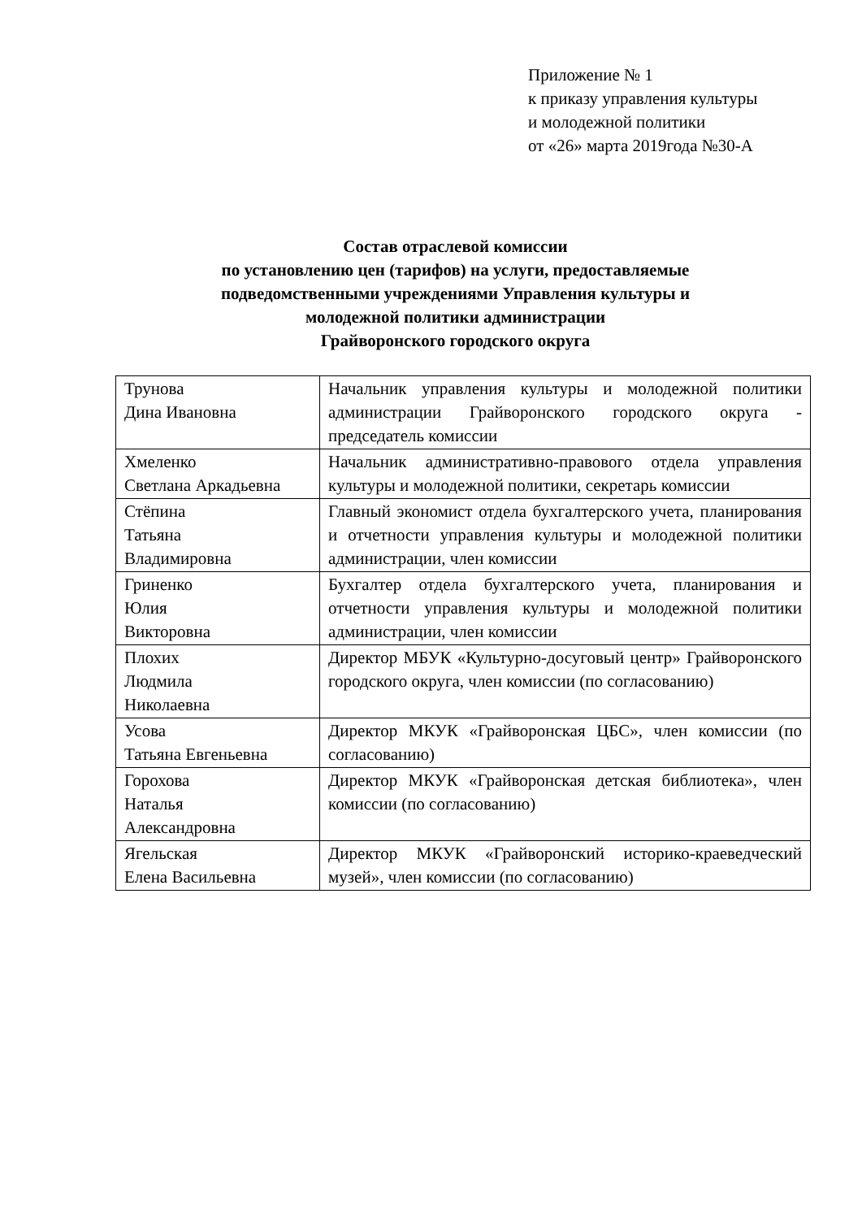Приложение № 1
к приказу управления культуры
и молодежной политики
от «26» марта 2019года №30-А
Состав отраслевой комиссии
по установлению цен (тарифов) на услуги, предоставляемые
подведомственными учреждениями Управления культуры и
молодежной политики администрации
Грайворонского городского округа
| Трунова Дина Ивановна | Начальник управления культуры и молодежной политики администрации Грайворонского городского округа - председатель комиссии |
| Хмеленко Светлана Аркадьевна | Начальник административно-правового отдела управления культуры и молодежной политики, секретарь комиссии |
| Стёпина Татьяна Владимировна | Главный экономист отдела бухгалтерского учета, планирования и отчетности управления культуры и молодежной политики администрации, член комиссии |
| Гриненко Юлия Викторовна | Бухгалтер отдела бухгалтерского учета, планирования и отчетности управления культуры и молодежной политики администрации, член комиссии |
| Плохих Людмила Николаевна | Директор МБУК «Культурно-досуговый центр» Грайворонского городского округа, член комиссии (по согласованию) |
| Усова Татьяна Евгеньевна | Директор МКУК «Грайворонская ЦБС», член комиссии (по согласованию) |
| Горохова Наталья Александровна | Директор МКУК «Грайворонская детская библиотека», член комиссии (по согласованию) |
| Ягельская Елена Васильевна | Директор МКУК «Грайворонский историко-краеведческий музей», член комиссии (по согласованию) |